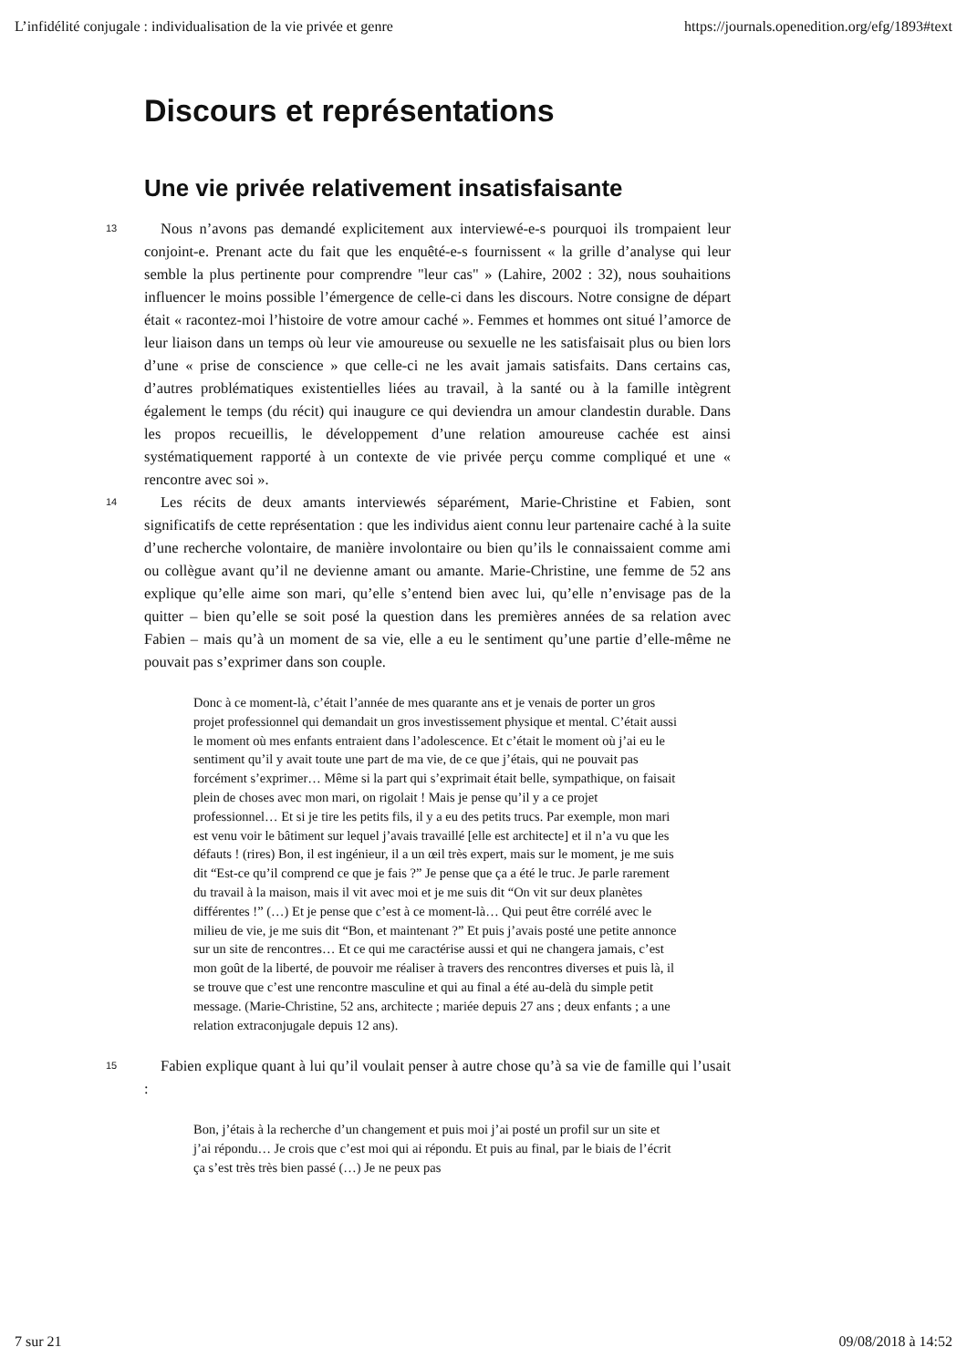L’infidélité conjugale : individualisation de la vie privée et genre https://journals.openedition.org/efg/1893#text
Discours et représentations
Une vie privée relativement insatisfaisante
13 Nous n’avons pas demandé explicitement aux interviewé-e-s pourquoi ils trompaient leur conjoint-e. Prenant acte du fait que les enquêté-e-s fournissent « la grille d’analyse qui leur semble la plus pertinente pour comprendre "leur cas" » (Lahire, 2002 : 32), nous souhaitions influencer le moins possible l’émergence de celle-ci dans les discours. Notre consigne de départ était « racontez-moi l’histoire de votre amour caché ». Femmes et hommes ont situé l’amorce de leur liaison dans un temps où leur vie amoureuse ou sexuelle ne les satisfaisait plus ou bien lors d’une « prise de conscience » que celle-ci ne les avait jamais satisfaits. Dans certains cas, d’autres problématiques existentielles liées au travail, à la santé ou à la famille intègrent également le temps (du récit) qui inaugure ce qui deviendra un amour clandestin durable. Dans les propos recueillis, le développement d’une relation amoureuse cachée est ainsi systématiquement rapporté à un contexte de vie privée perçu comme compliqué et une « rencontre avec soi ».
14 Les récits de deux amants interviewés séparément, Marie-Christine et Fabien, sont significatifs de cette représentation : que les individus aient connu leur partenaire caché à la suite d’une recherche volontaire, de manière involontaire ou bien qu’ils le connaissaient comme ami ou collègue avant qu’il ne devienne amant ou amante. Marie-Christine, une femme de 52 ans explique qu’elle aime son mari, qu’elle s’entend bien avec lui, qu’elle n’envisage pas de la quitter – bien qu’elle se soit posé la question dans les premières années de sa relation avec Fabien – mais qu’à un moment de sa vie, elle a eu le sentiment qu’une partie d’elle-même ne pouvait pas s’exprimer dans son couple.
Donc à ce moment-là, c’était l’année de mes quarante ans et je venais de porter un gros projet professionnel qui demandait un gros investissement physique et mental. C’était aussi le moment où mes enfants entraient dans l’adolescence. Et c’était le moment où j’ai eu le sentiment qu’il y avait toute une part de ma vie, de ce que j’étais, qui ne pouvait pas forcément s’exprimer… Même si la part qui s’exprimait était belle, sympathique, on faisait plein de choses avec mon mari, on rigolait ! Mais je pense qu’il y a ce projet professionnel… Et si je tire les petits fils, il y a eu des petits trucs. Par exemple, mon mari est venu voir le bâtiment sur lequel j’avais travaillé [elle est architecte] et il n’a vu que les défauts ! (rires) Bon, il est ingénieur, il a un œil très expert, mais sur le moment, je me suis dit “Est-ce qu’il comprend ce que je fais ?” Je pense que ça a été le truc. Je parle rarement du travail à la maison, mais il vit avec moi et je me suis dit “On vit sur deux planètes différentes !” (…) Et je pense que c’est à ce moment-là… Qui peut être corrélé avec le milieu de vie, je me suis dit “Bon, et maintenant ?” Et puis j’avais posté une petite annonce sur un site de rencontres… Et ce qui me caractérise aussi et qui ne changera jamais, c’est mon goût de la liberté, de pouvoir me réaliser à travers des rencontres diverses et puis là, il se trouve que c’est une rencontre masculine et qui au final a été au-delà du simple petit message. (Marie-Christine, 52 ans, architecte ; mariée depuis 27 ans ; deux enfants ; a une relation extraconjugale depuis 12 ans).
15 Fabien explique quant à lui qu’il voulait penser à autre chose qu’à sa vie de famille qui l’usait :
Bon, j’étais à la recherche d’un changement et puis moi j’ai posté un profil sur un site et j’ai répondu… Je crois que c’est moi qui ai répondu. Et puis au final, par le biais de l’écrit ça s’est très très bien passé (…) Je ne peux pas
7 sur 21 09/08/2018 à 14:52